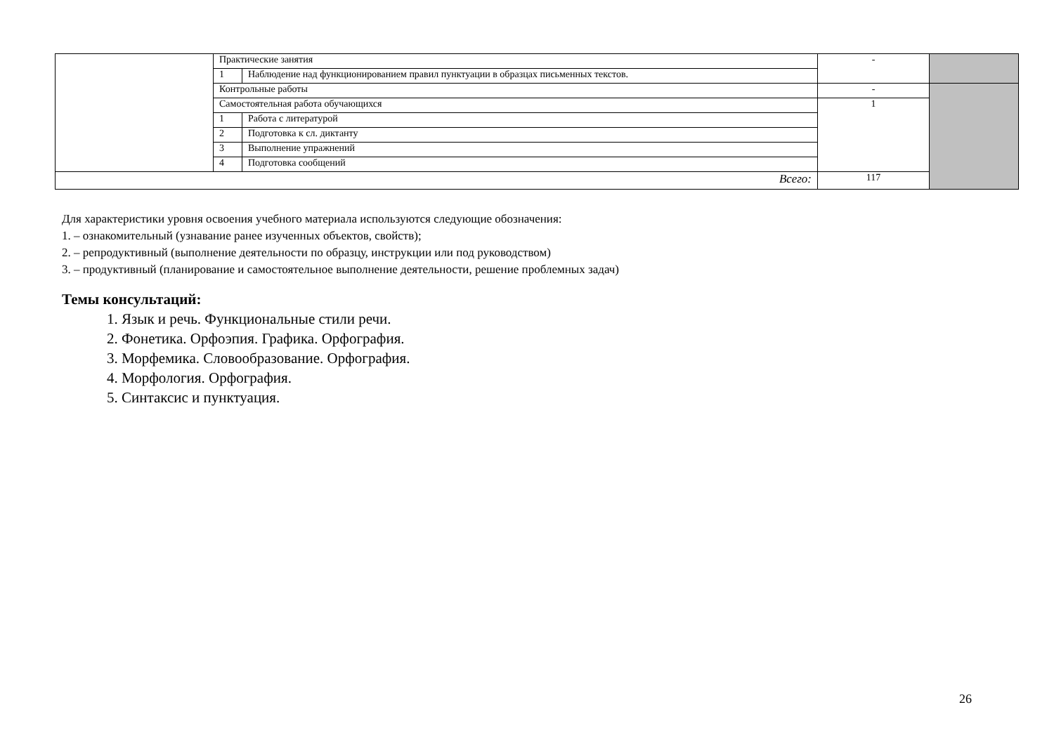| | Практические занятия | | - | |
| | 1 | Наблюдение над функционированием правил пунктуации в образцах письменных текстов. | | |
| | Контрольные работы | | - | |
| | Самостоятельная работа обучающихся | | 1 | |
| | 1 | Работа с литературой | | |
| | 2 | Подготовка к сл. диктанту | | |
| | 3 | Выполнение упражнений | | |
| | 4 | Подготовка сообщений | | |
| Всего: | | | 117 | |
Для характеристики уровня освоения учебного материала используются следующие обозначения:
1. – ознакомительный (узнавание ранее изученных объектов, свойств);
2. – репродуктивный (выполнение деятельности по образцу, инструкции или под руководством)
3. – продуктивный (планирование и самостоятельное выполнение деятельности, решение проблемных задач)
Темы консультаций:
1. Язык и речь. Функциональные стили речи.
2. Фонетика. Орфоэпия. Графика. Орфография.
3. Морфемика. Словообразование. Орфография.
4. Морфология. Орфография.
5. Синтаксис и пунктуация.
26